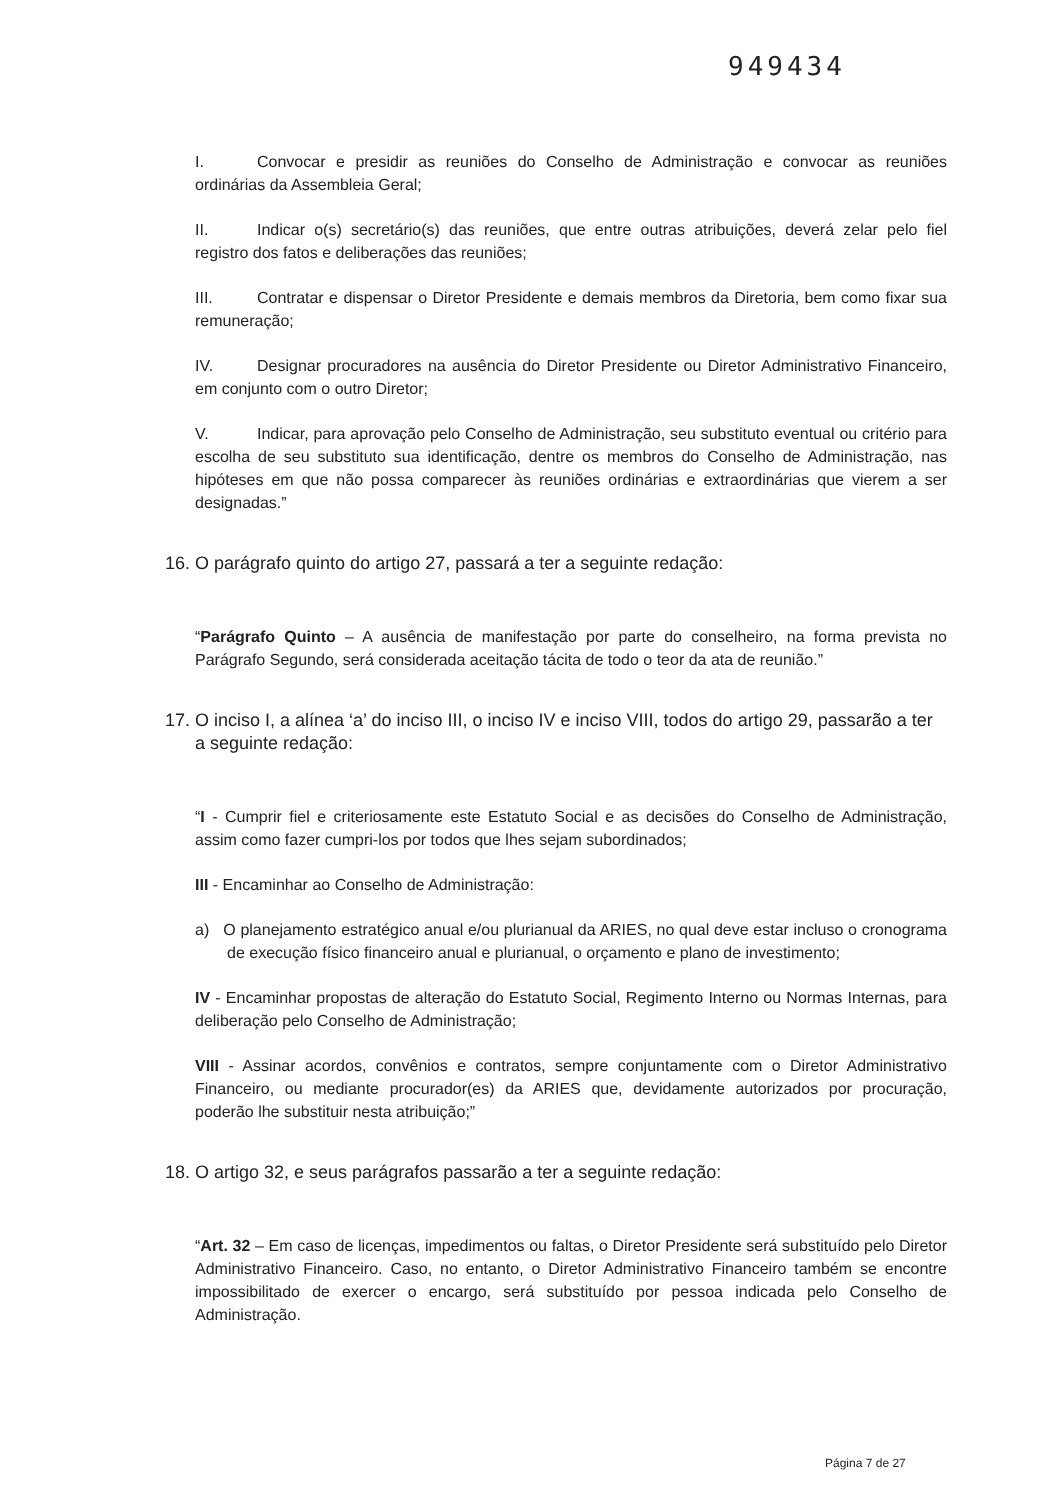949434
I. Convocar e presidir as reuniões do Conselho de Administração e convocar as reuniões ordinárias da Assembleia Geral;
II. Indicar o(s) secretário(s) das reuniões, que entre outras atribuições, deverá zelar pelo fiel registro dos fatos e deliberações das reuniões;
III. Contratar e dispensar o Diretor Presidente e demais membros da Diretoria, bem como fixar sua remuneração;
IV. Designar procuradores na ausência do Diretor Presidente ou Diretor Administrativo Financeiro, em conjunto com o outro Diretor;
V. Indicar, para aprovação pelo Conselho de Administração, seu substituto eventual ou critério para escolha de seu substituto sua identificação, dentre os membros do Conselho de Administração, nas hipóteses em que não possa comparecer às reuniões ordinárias e extraordinárias que vierem a ser designadas.”
16. O parágrafo quinto do artigo 27, passará a ter a seguinte redação:
“Parágrafo Quinto – A ausência de manifestação por parte do conselheiro, na forma prevista no Parágrafo Segundo, será considerada aceitação tácita de todo o teor da ata de reunião.”
17. O inciso I, a alínea ‘a’ do inciso III, o inciso IV e inciso VIII, todos do artigo 29, passarão a ter a seguinte redação:
“I - Cumprir fiel e criteriosamente este Estatuto Social e as decisões do Conselho de Administração, assim como fazer cumpri-los por todos que lhes sejam subordinados;
III - Encaminhar ao Conselho de Administração:
a) O planejamento estratégico anual e/ou plurianual da ARIES, no qual deve estar incluso o cronograma de execução físico financeiro anual e plurianual, o orçamento e plano de investimento;
IV - Encaminhar propostas de alteração do Estatuto Social, Regimento Interno ou Normas Internas, para deliberação pelo Conselho de Administração;
VIII - Assinar acordos, convênios e contratos, sempre conjuntamente com o Diretor Administrativo Financeiro, ou mediante procurador(es) da ARIES que, devidamente autorizados por procuração, poderão lhe substituir nesta atribuição;”
18. O artigo 32, e seus parágrafos passarão a ter a seguinte redação:
“Art. 32 – Em caso de licenças, impedimentos ou faltas, o Diretor Presidente será substituído pelo Diretor Administrativo Financeiro. Caso, no entanto, o Diretor Administrativo Financeiro também se encontre impossibilitado de exercer o encargo, será substituído por pessoa indicada pelo Conselho de Administração.
Página 7 de 27